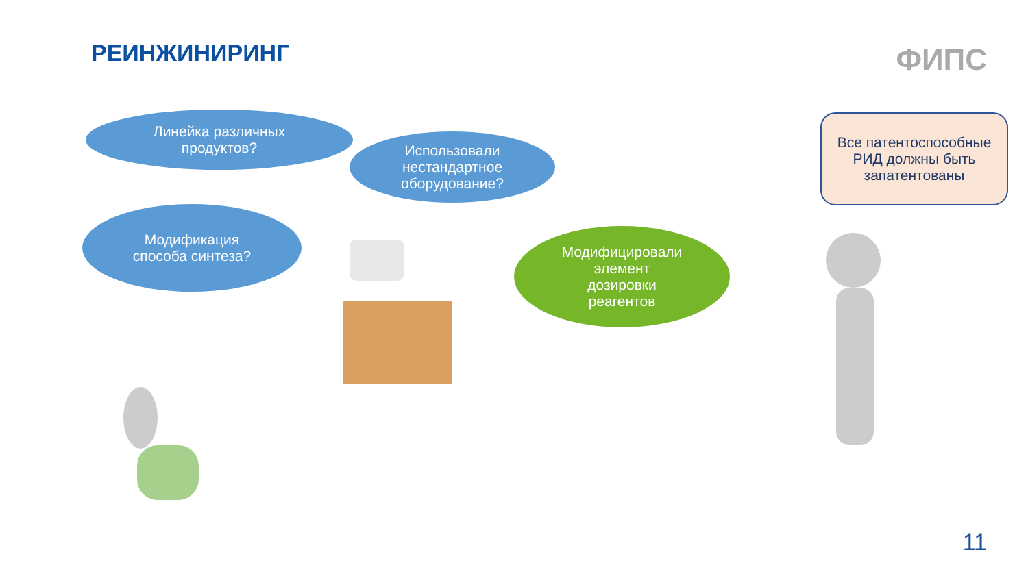РЕИНЖИНИРИНГ ФИПС
Линейка различных
продуктов?
Использовали
нестандартное
оборудование?
Модификация
способа синтеза?
Модифицировали
элемент
дозировки
реагентов
Все патентоспособные
РИД должны быть
запатентованы
11